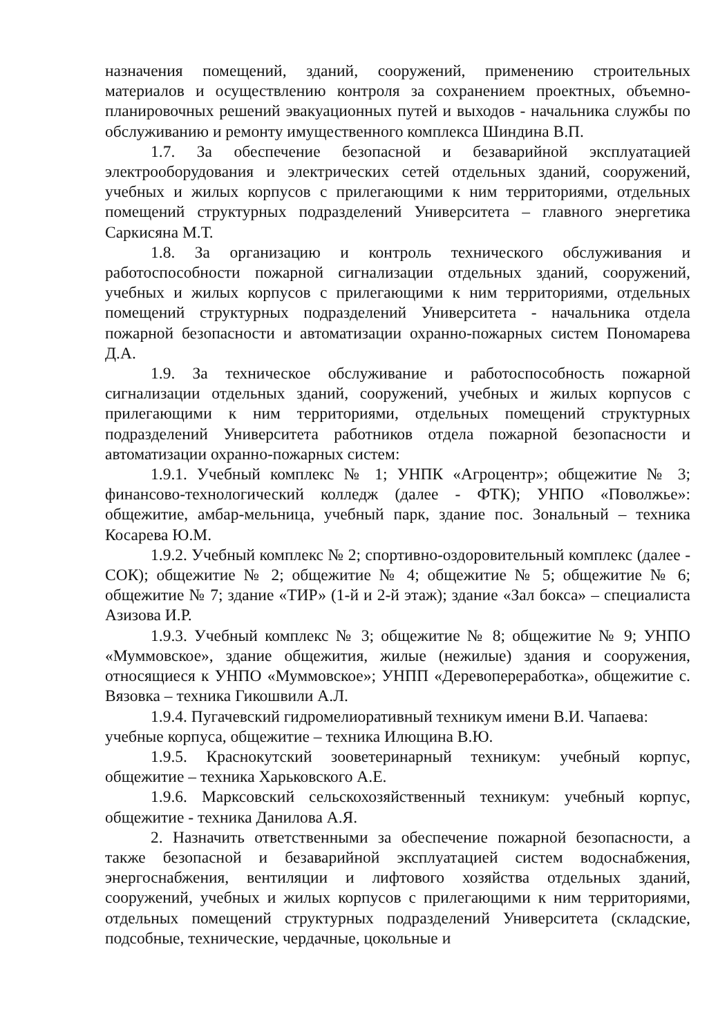назначения помещений, зданий, сооружений, применению строительных материалов и осуществлению контроля за сохранением проектных, объемно-планировочных решений эвакуационных путей и выходов - начальника службы по обслуживанию и ремонту имущественного комплекса Шиндина В.П.
1.7. За обеспечение безопасной и безаварийной эксплуатацией электрооборудования и электрических сетей отдельных зданий, сооружений, учебных и жилых корпусов с прилегающими к ним территориями, отдельных помещений структурных подразделений Университета – главного энергетика Саркисяна М.Т.
1.8. За организацию и контроль технического обслуживания и работоспособности пожарной сигнализации отдельных зданий, сооружений, учебных и жилых корпусов с прилегающими к ним территориями, отдельных помещений структурных подразделений Университета - начальника отдела пожарной безопасности и автоматизации охранно-пожарных систем Пономарева Д.А.
1.9. За техническое обслуживание и работоспособность пожарной сигнализации отдельных зданий, сооружений, учебных и жилых корпусов с прилегающими к ним территориями, отдельных помещений структурных подразделений Университета работников отдела пожарной безопасности и автоматизации охранно-пожарных систем:
1.9.1. Учебный комплекс № 1; УНПК «Агроцентр»; общежитие № 3; финансово-технологический колледж (далее - ФТК); УНПО «Поволжье»: общежитие, амбар-мельница, учебный парк, здание пос. Зональный – техника Косарева Ю.М.
1.9.2. Учебный комплекс № 2; спортивно-оздоровительный комплекс (далее - СОК); общежитие № 2; общежитие № 4; общежитие № 5; общежитие № 6; общежитие № 7; здание «ТИР» (1-й и 2-й этаж); здание «Зал бокса» – специалиста Азизова И.Р.
1.9.3. Учебный комплекс № 3; общежитие № 8; общежитие № 9; УНПО «Муммовское», здание общежития, жилые (нежилые) здания и сооружения, относящиеся к УНПО «Муммовское»; УНПП «Деревопереработка», общежитие с. Вязовка – техника Гикошвили А.Л.
1.9.4. Пугачевский гидромелиоративный техникум имени В.И. Чапаева:
учебные корпуса, общежитие – техника Илющина В.Ю.
1.9.5. Краснокутский зооветеринарный техникум: учебный корпус, общежитие – техника Харьковского А.Е.
1.9.6. Марксовский сельскохозяйственный техникум: учебный корпус, общежитие - техника Данилова А.Я.
2. Назначить ответственными за обеспечение пожарной безопасности, а также безопасной и безаварийной эксплуатацией систем водоснабжения, энергоснабжения, вентиляции и лифтового хозяйства отдельных зданий, сооружений, учебных и жилых корпусов с прилегающими к ним территориями, отдельных помещений структурных подразделений Университета (складские, подсобные, технические, чердачные, цокольные и